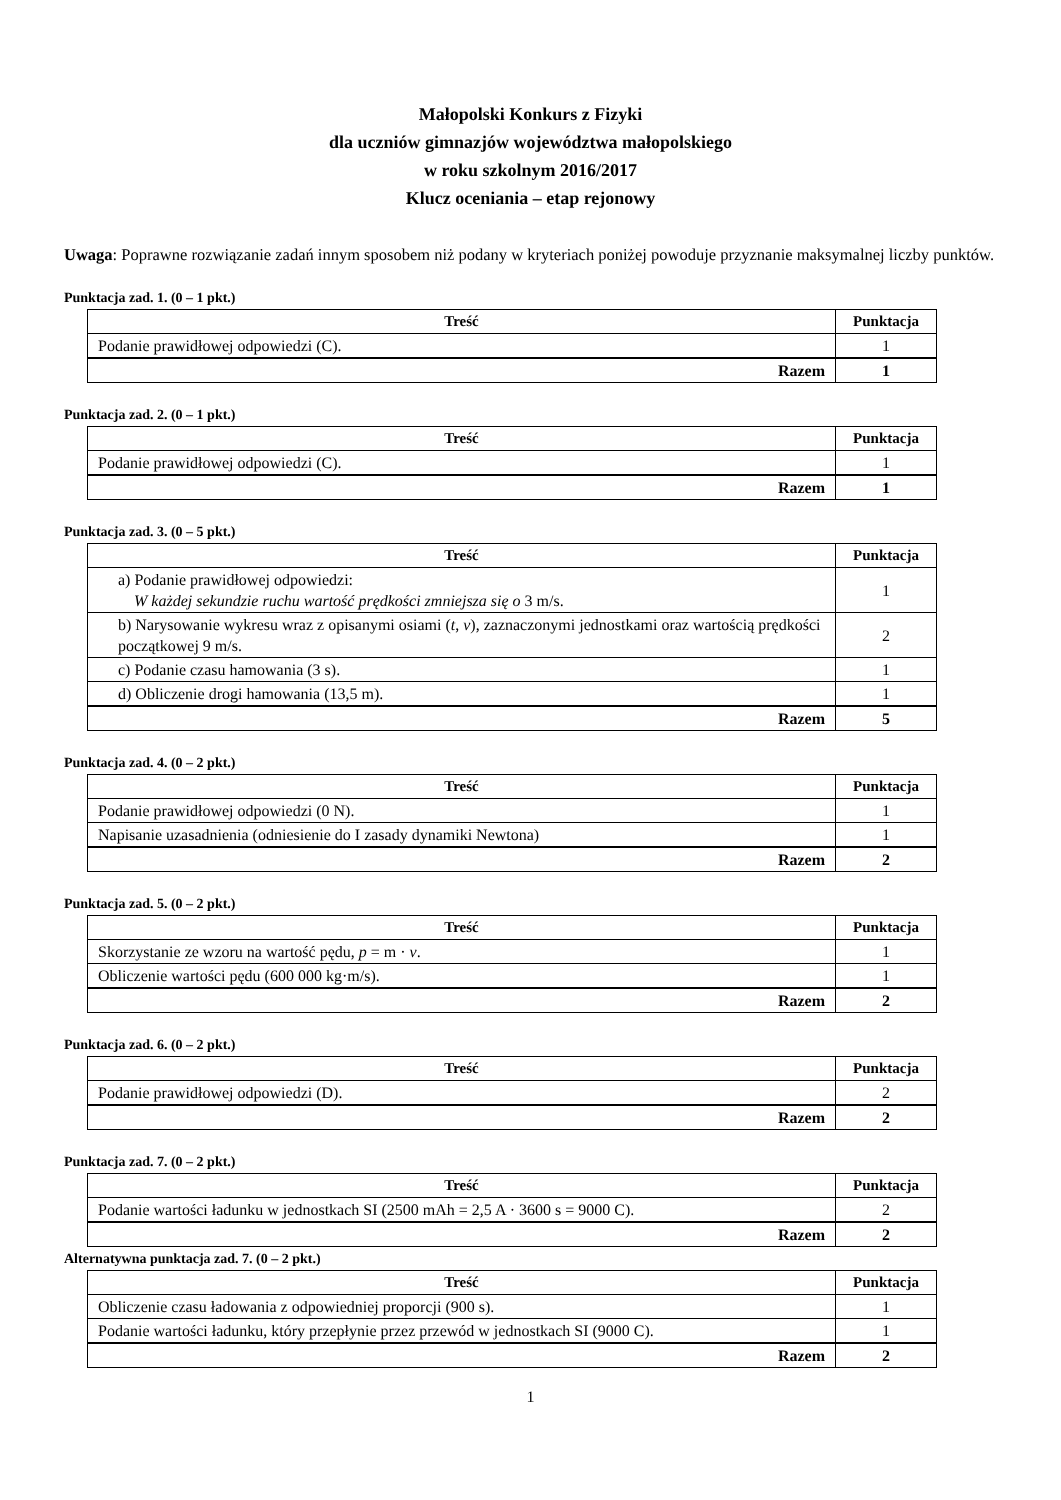Małopolski Konkurs z Fizyki
dla uczniów gimnazjów województwa małopolskiego
w roku szkolnym 2016/2017
Klucz oceniania – etap rejonowy
Uwaga: Poprawne rozwiązanie zadań innym sposobem niż podany w kryteriach poniżej powoduje przyznanie maksymalnej liczby punktów.
Punktacja zad. 1. (0 – 1 pkt.)
| Treść | Punktacja |
| --- | --- |
| Podanie prawidłowej odpowiedzi (C). | 1 |
| Razem | 1 |
Punktacja zad. 2. (0 – 1 pkt.)
| Treść | Punktacja |
| --- | --- |
| Podanie prawidłowej odpowiedzi (C). | 1 |
| Razem | 1 |
Punktacja zad. 3. (0 – 5 pkt.)
| Treść | Punktacja |
| --- | --- |
| a) Podanie prawidłowej odpowiedzi: W każdej sekundzie ruchu wartość prędkości zmniejsza się o 3 m/s. | 1 |
| b) Narysowanie wykresu wraz z opisanymi osiami ( t , v ), zaznaczonymi jednostkami oraz wartością prędkości początkowej 9 m/s. | 2 |
| c) Podanie czasu hamowania (3 s). | 1 |
| d) Obliczenie drogi hamowania (13,5 m). | 1 |
| Razem | 5 |
Punktacja zad. 4. (0 – 2 pkt.)
| Treść | Punktacja |
| --- | --- |
| Podanie prawidłowej odpowiedzi (0 N). | 1 |
| Napisanie uzasadnienia (odniesienie do I zasady dynamiki Newtona) | 1 |
| Razem | 2 |
Punktacja zad. 5. (0 – 2 pkt.)
| Treść | Punktacja |
| --- | --- |
| Skorzystanie ze wzoru na wartość pędu, p = m · v . | 1 |
| Obliczenie wartości pędu (600 000 kg·m/s). | 1 |
| Razem | 2 |
Punktacja zad. 6. (0 – 2 pkt.)
| Treść | Punktacja |
| --- | --- |
| Podanie prawidłowej odpowiedzi (D). | 2 |
| Razem | 2 |
Punktacja zad. 7. (0 – 2 pkt.)
| Treść | Punktacja |
| --- | --- |
| Podanie wartości ładunku w jednostkach SI (2500 mAh = 2,5 A · 3600 s = 9000 C). | 2 |
| Razem | 2 |
Alternatywna punktacja zad. 7. (0 – 2 pkt.)
| Treść | Punktacja |
| --- | --- |
| Obliczenie czasu ładowania z odpowiedniej proporcji (900 s). | 1 |
| Podanie wartości ładunku, który przepłynie przez przewód w jednostkach SI (9000 C). | 1 |
| Razem | 2 |
1